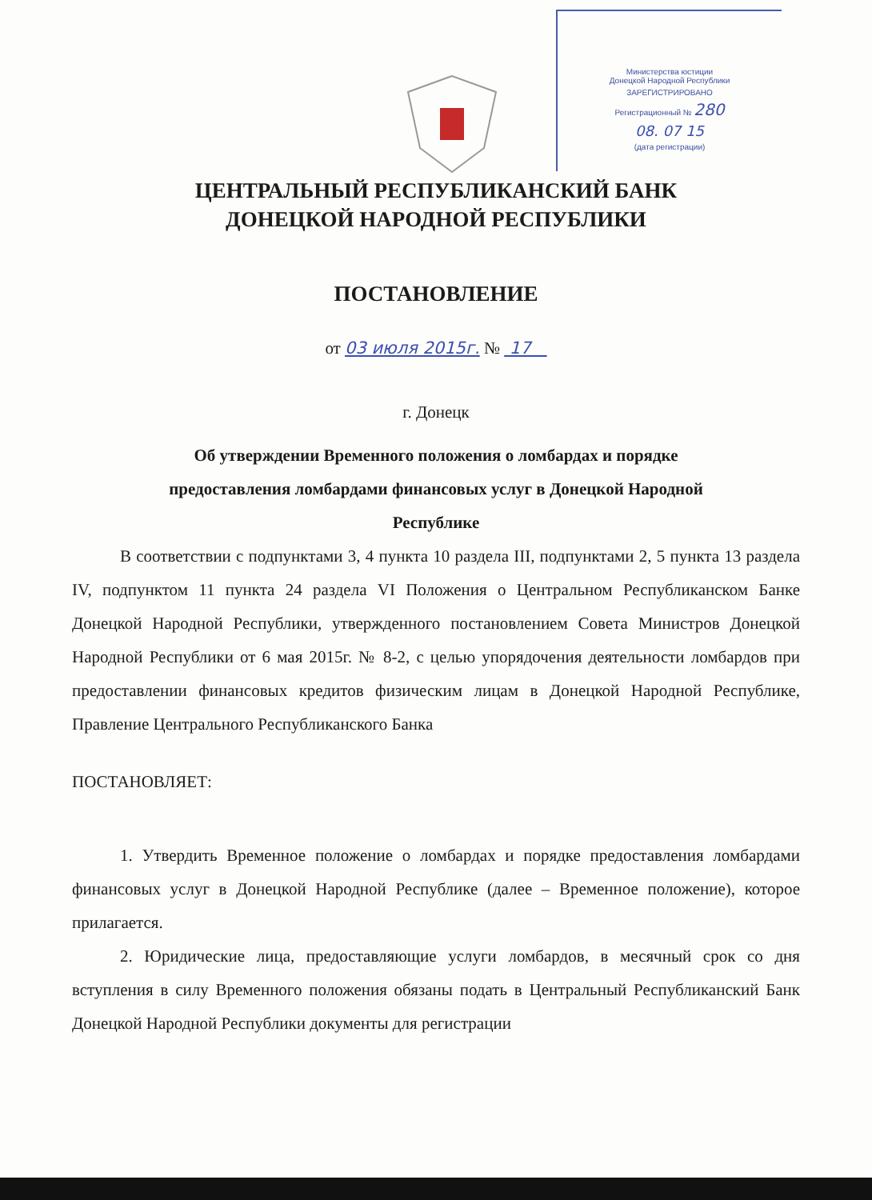Министерства юстиции
Донецкой Народной Республики
ЗАРЕГИСТРИРОВАНО
Регистрационный № 280
08. 07 15
(дата регистрации)
ЦЕНТРАЛЬНЫЙ РЕСПУБЛИКАНСКИЙ БАНК
ДОНЕЦКОЙ НАРОДНОЙ РЕСПУБЛИКИ
ПОСТАНОВЛЕНИЕ
от 03 июля 2015г. № 17
г. Донецк
Об утверждении Временного положения о ломбардах и порядке
предоставления ломбардами финансовых услуг в Донецкой Народной
Республике
В соответствии с подпунктами 3, 4 пункта 10 раздела III, подпунктами 2, 5 пункта 13 раздела IV, подпунктом 11 пункта 24 раздела VI Положения о Центральном Республиканском Банке Донецкой Народной Республики, утвержденного постановлением Совета Министров Донецкой Народной Республики от 6 мая 2015г. № 8-2, с целью упорядочения деятельности ломбардов при предоставлении финансовых кредитов физическим лицам в Донецкой Народной Республике, Правление Центрального Республиканского Банка
ПОСТАНОВЛЯЕТ:
1. Утвердить Временное положение о ломбардах и порядке предоставления ломбардами финансовых услуг в Донецкой Народной Республике (далее – Временное положение), которое прилагается.
2. Юридические лица, предоставляющие услуги ломбардов, в месячный срок со дня вступления в силу Временного положения обязаны подать в Центральный Республиканский Банк Донецкой Народной Республики документы для регистрации